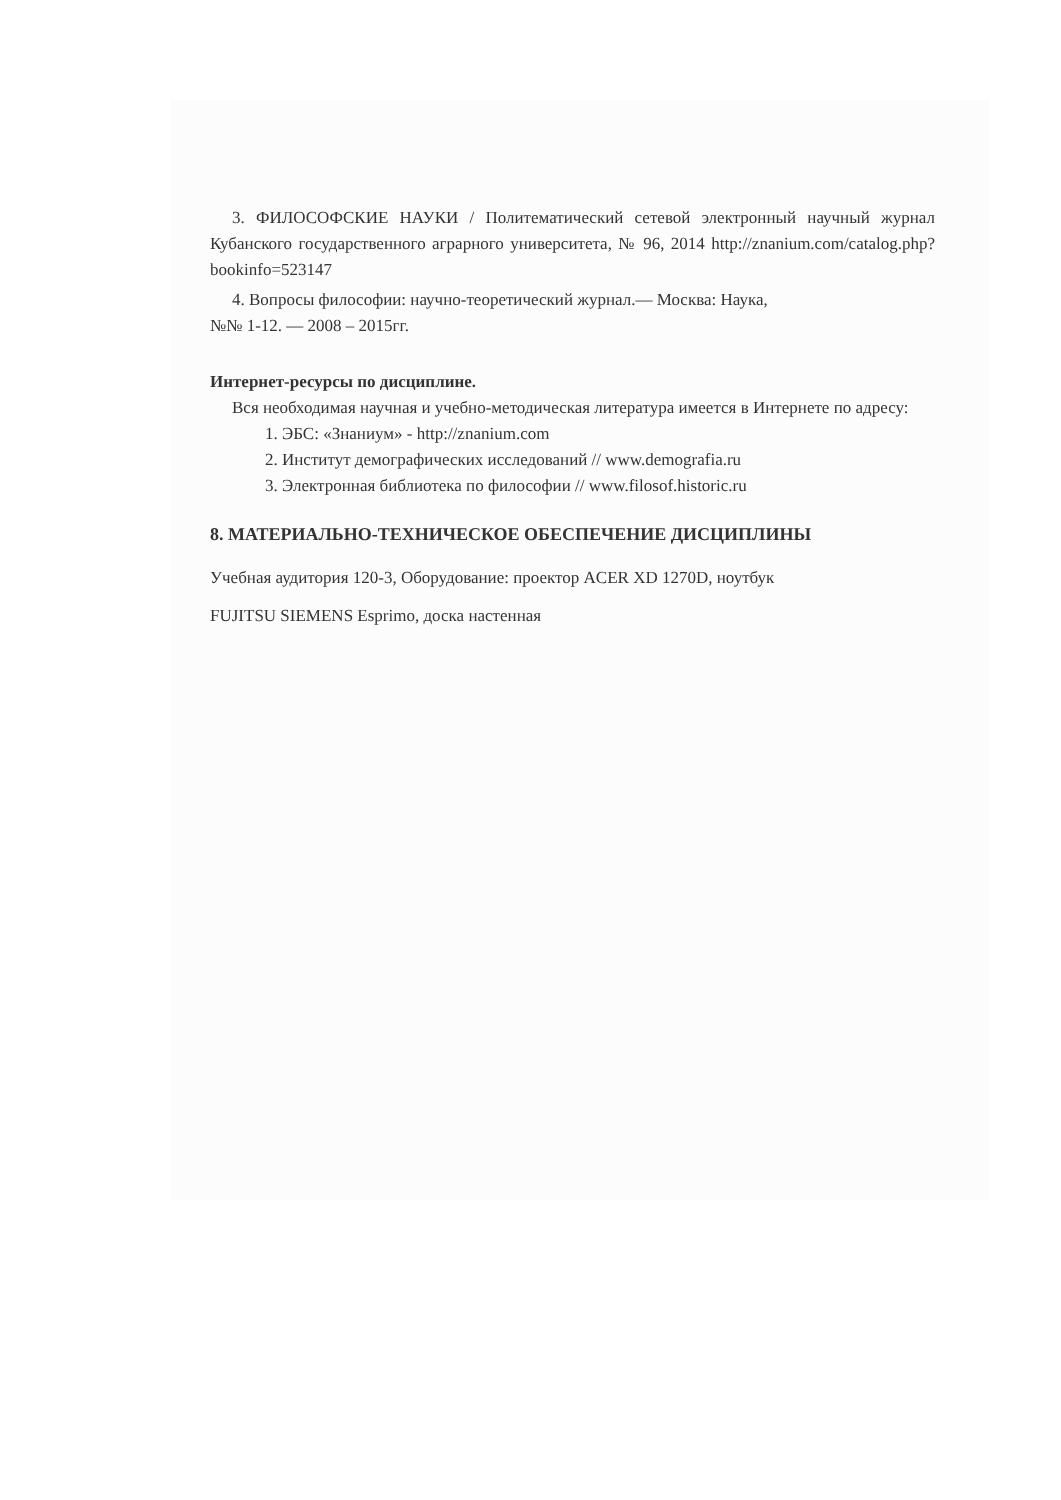3. ФИЛОСОФСКИЕ НАУКИ / Политематический сетевой электронный научный журнал Кубанского государственного аграрного университета, № 96, 2014 http://znanium.com/catalog.php?bookinfo=523147
4. Вопросы философии: научно-теоретический журнал.— Москва: Наука,
№№ 1-12. — 2008 – 2015гг.
Интернет-ресурсы по дисциплине.
Вся необходимая научная и учебно-методическая литература имеется в Интернете по адресу:
1. ЭБС: «Знаниум» - http://znanium.com
2. Институт демографических исследований // www.demografia.ru
3. Электронная библиотека по философии // www.filosof.historic.ru
8. МАТЕРИАЛЬНО-ТЕХНИЧЕСКОЕ ОБЕСПЕЧЕНИЕ ДИСЦИПЛИНЫ
Учебная аудитория 120-3, Оборудование: проектор ACER XD 1270D, ноутбук
FUJITSU SIEMENS Esprimo, доска настенная